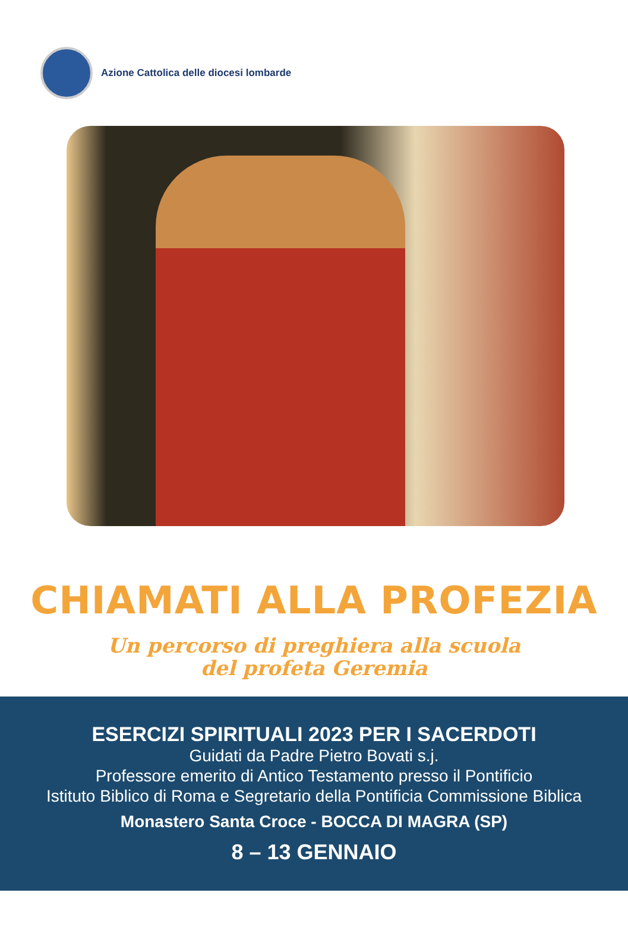Azione Cattolica delle diocesi lombarde
CHIAMATI ALLA PROFEZIA
Un percorso di preghiera alla scuola
del profeta Geremia
ESERCIZI SPIRITUALI 2023 PER I SACERDOTI
Guidati da Padre Pietro Bovati s.j.
Professore emerito di Antico Testamento presso il Pontificio
Istituto Biblico di Roma e Segretario della Pontificia Commissione Biblica
Monastero Santa Croce - BOCCA DI MAGRA (SP)
8 – 13 GENNAIO